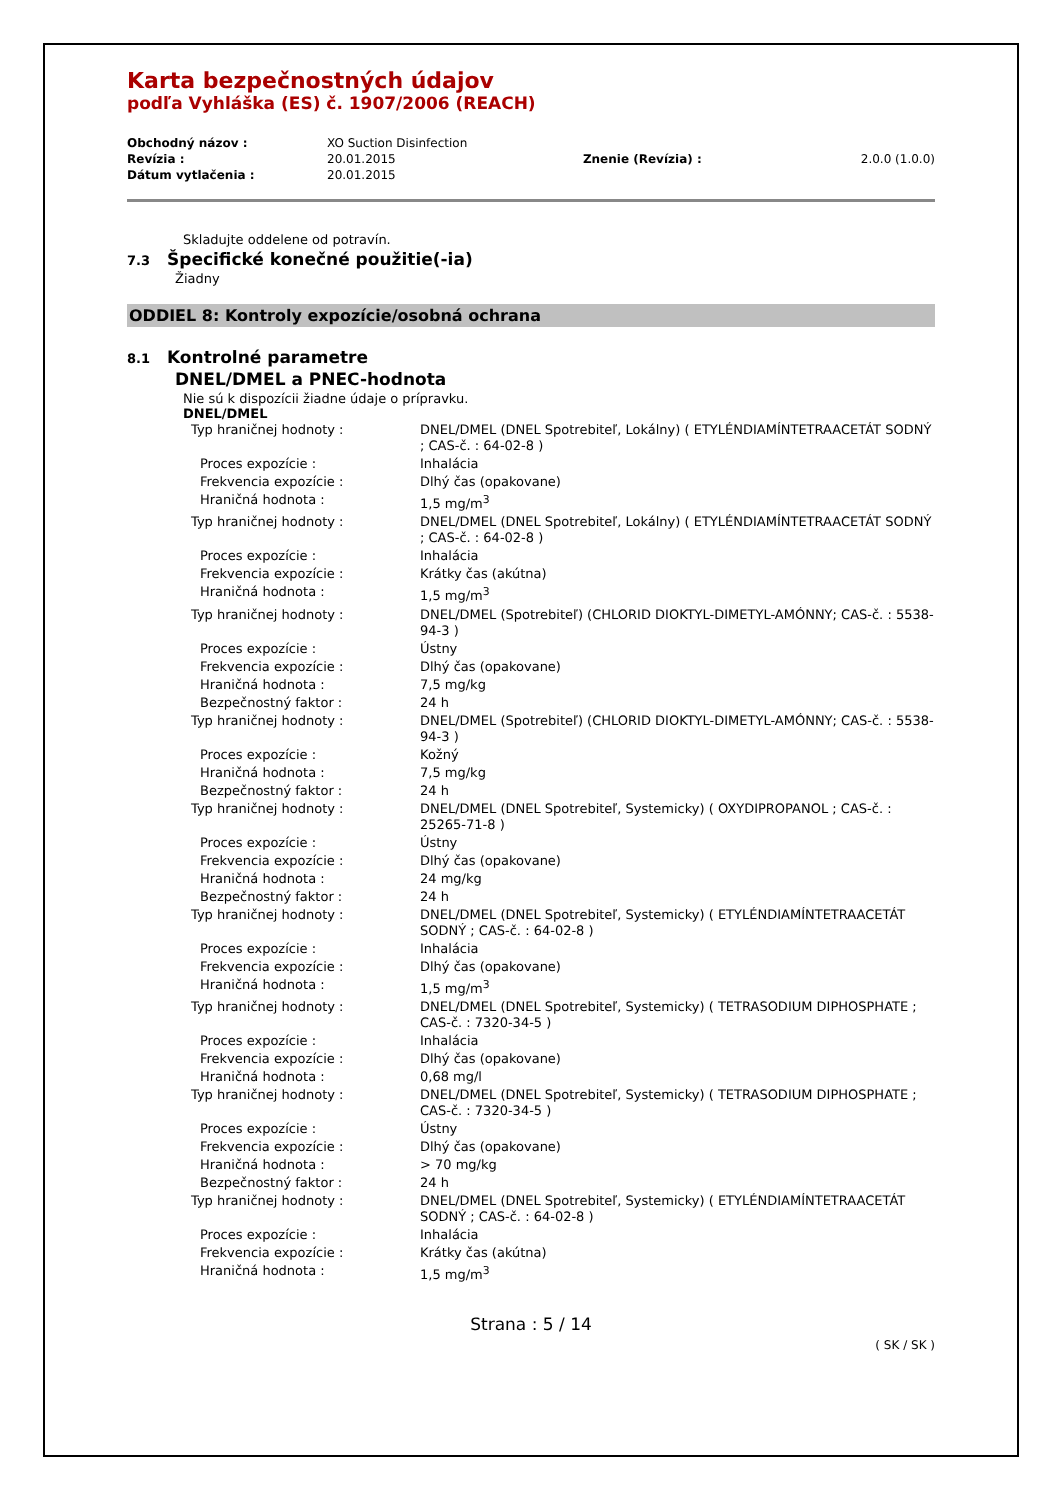Karta bezpečnostných údajov
podľa Vyhláška (ES) č. 1907/2006 (REACH)
| Obchodný názov : | XO Suction Disinfection | | |
| Revízia : | 20.01.2015 | Znenie (Revízia) : | 2.0.0 (1.0.0) |
| Dátum vytlačenia : | 20.01.2015 | | |
Skladujte oddelene od potravín.
7.3 Špecifické konečné použitie(-ia)
Žiadny
ODDIEL 8: Kontroly expozície/osobná ochrana
8.1 Kontrolné parametre
DNEL/DMEL a PNEC-hodnota
Nie sú k dispozícii žiadne údaje o prípravku.
DNEL/DMEL
| Typ hraničnej hodnoty : | DNEL/DMEL (DNEL Spotrebiteľ, Lokálny) ( ETYLÉNDIAMÍNTETRAACETÁT SODNÝ ; CAS-č. : 64-02-8 ) |
| Proces expozície : | Inhalácia |
| Frekvencia expozície : | Dlhý čas (opakovane) |
| Hraničná hodnota : | 1,5 mg/m<sup>3</sup> |
| Typ hraničnej hodnoty : | DNEL/DMEL (DNEL Spotrebiteľ, Lokálny) ( ETYLÉNDIAMÍNTETRAACETÁT SODNÝ ; CAS-č. : 64-02-8 ) |
| Proces expozície : | Inhalácia |
| Frekvencia expozície : | Krátky čas (akútna) |
| Hraničná hodnota : | 1,5 mg/m<sup>3</sup> |
| Typ hraničnej hodnoty : | DNEL/DMEL (Spotrebiteľ) (CHLORID DIOKTYL-DIMETYL-AMÓNNY; CAS-č. : 5538-94-3 ) |
| Proces expozície : | Ústny |
| Frekvencia expozície : | Dlhý čas (opakovane) |
| Hraničná hodnota : | 7,5 mg/kg |
| Bezpečnostný faktor : | 24 h |
| Typ hraničnej hodnoty : | DNEL/DMEL (Spotrebiteľ) (CHLORID DIOKTYL-DIMETYL-AMÓNNY; CAS-č. : 5538-94-3 ) |
| Proces expozície : | Kožný |
| Hraničná hodnota : | 7,5 mg/kg |
| Bezpečnostný faktor : | 24 h |
| Typ hraničnej hodnoty : | DNEL/DMEL (DNEL Spotrebiteľ, Systemicky) ( OXYDIPROPANOL ; CAS-č. : 25265-71-8 ) |
| Proces expozície : | Ústny |
| Frekvencia expozície : | Dlhý čas (opakovane) |
| Hraničná hodnota : | 24 mg/kg |
| Bezpečnostný faktor : | 24 h |
| Typ hraničnej hodnoty : | DNEL/DMEL (DNEL Spotrebiteľ, Systemicky) ( ETYLÉNDIAMÍNTETRAACETÁT SODNÝ ; CAS-č. : 64-02-8 ) |
| Proces expozície : | Inhalácia |
| Frekvencia expozície : | Dlhý čas (opakovane) |
| Hraničná hodnota : | 1,5 mg/m<sup>3</sup> |
| Typ hraničnej hodnoty : | DNEL/DMEL (DNEL Spotrebiteľ, Systemicky) ( TETRASODIUM DIPHOSPHATE ; CAS-č. : 7320-34-5 ) |
| Proces expozície : | Inhalácia |
| Frekvencia expozície : | Dlhý čas (opakovane) |
| Hraničná hodnota : | 0,68 mg/l |
| Typ hraničnej hodnoty : | DNEL/DMEL (DNEL Spotrebiteľ, Systemicky) ( TETRASODIUM DIPHOSPHATE ; CAS-č. : 7320-34-5 ) |
| Proces expozície : | Ústny |
| Frekvencia expozície : | Dlhý čas (opakovane) |
| Hraničná hodnota : | > 70 mg/kg |
| Bezpečnostný faktor : | 24 h |
| Typ hraničnej hodnoty : | DNEL/DMEL (DNEL Spotrebiteľ, Systemicky) ( ETYLÉNDIAMÍNTETRAACETÁT SODNÝ ; CAS-č. : 64-02-8 ) |
| Proces expozície : | Inhalácia |
| Frekvencia expozície : | Krátky čas (akútna) |
| Hraničná hodnota : | 1,5 mg/m<sup>3</sup> |
Strana : 5 / 14
( SK / SK )